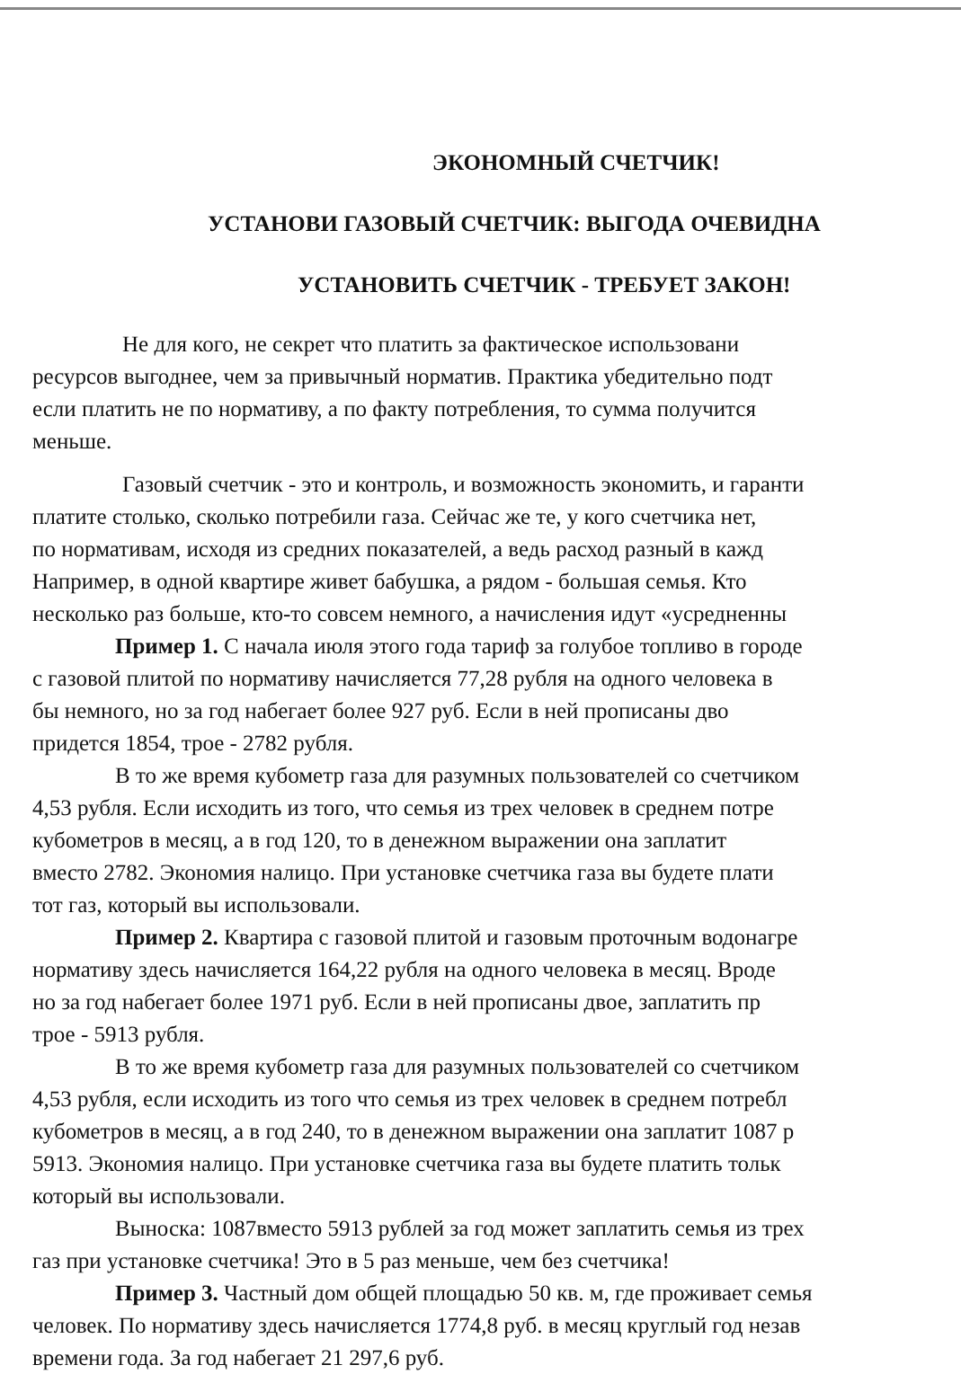ЭКОНОМНЫЙ СЧЕТЧИК!
УСТАНОВИ ГАЗОВЫЙ СЧЕТЧИК: ВЫГОДА ОЧЕВИДНА
УСТАНОВИТЬ СЧЕТЧИК - ТРЕБУЕТ ЗАКОН!
Не для кого, не секрет что платить за фактическое использовани
ресурсов выгоднее, чем за привычный норматив. Практика убедительно подт
если платить не по нормативу, а по факту потребления, то сумма получится
меньше.
Газовый счетчик - это и контроль, и возможность экономить, и гаранти
платите столько, сколько потребили газа. Сейчас же те, у кого счетчика нет,
по нормативам, исходя из средних показателей, а ведь расход разный в кажд
Например, в одной квартире живет бабушка, а рядом - большая семья. Кто
несколько раз больше, кто-то совсем немного, а начисления идут «усредненны
Пример 1. С начала июля этого года тариф за голубое топливо в городе
с газовой плитой по нормативу начисляется 77,28 рубля на одного человека в
бы немного, но за год набегает более 927 руб. Если в ней прописаны дво
придется 1854, трое - 2782 рубля.
В то же время кубометр газа для разумных пользователей со счетчиком
4,53 рубля. Если исходить из того, что семья из трех человек в среднем потре
кубометров в месяц, а в год 120, то в денежном выражении она заплатит
вместо 2782. Экономия налицо. При установке счетчика газа вы будете плати
тот газ, который вы использовали.
Пример 2. Квартира с газовой плитой и газовым проточным водонагре
нормативу здесь начисляется 164,22 рубля на одного человека в месяц. Вроде
но за год набегает более 1971 руб. Если в ней прописаны двое, заплатить пр
трое - 5913 рубля.
В то же время кубометр газа для разумных пользователей со счетчиком
4,53 рубля, если исходить из того что семья из трех человек в среднем потребл
кубометров в месяц, а в год 240, то в денежном выражении она заплатит 1087 р
5913. Экономия налицо. При установке счетчика газа вы будете платить тольк
который вы использовали.
Выноска: 1087вместо 5913 рублей за год может заплатить семья из трех
газ при установке счетчика! Это в 5 раз меньше, чем без счетчика!
Пример 3. Частный дом общей площадью 50 кв. м, где проживает семья
человек. По нормативу здесь начисляется 1774,8 руб. в месяц круглый год незав
времени года. За год набегает 21 297,6 руб.